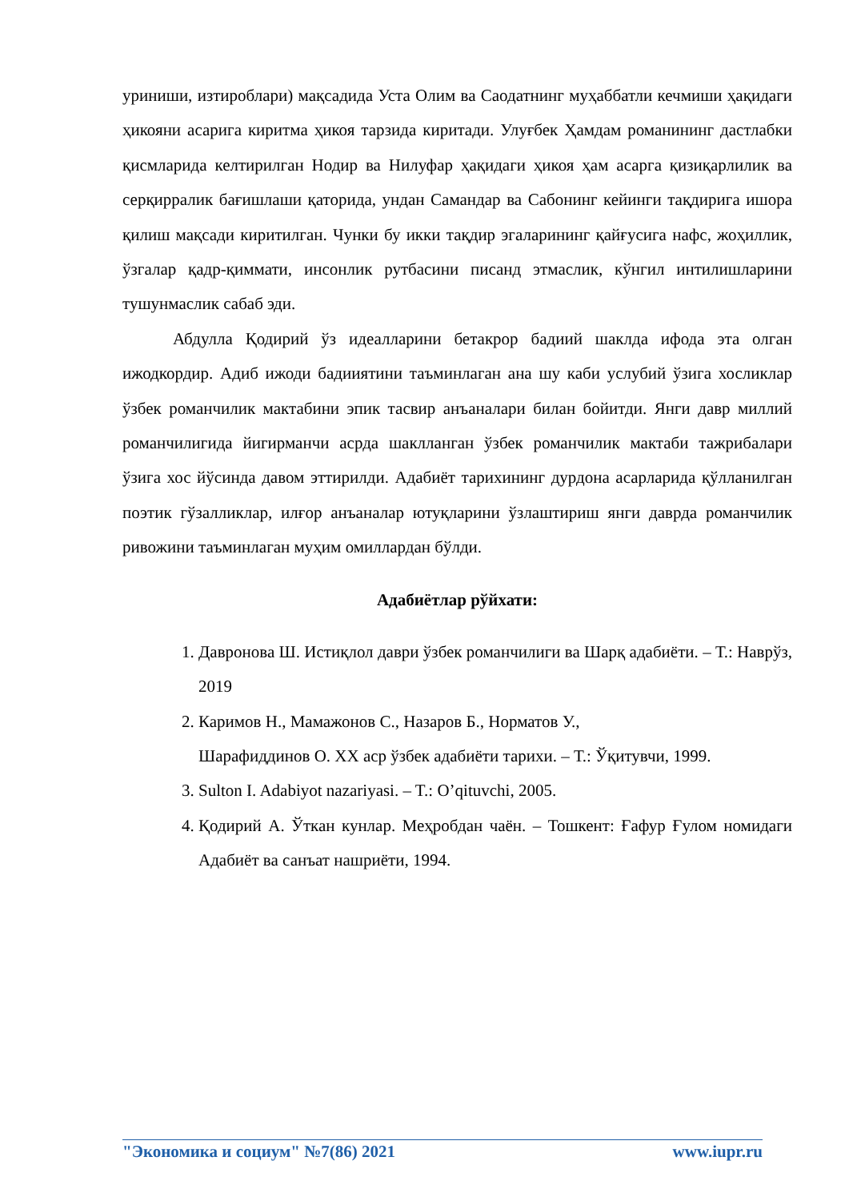уриниши, изтироблари) мақсадида Уста Олим ва Саодатнинг муҳаббатли кечмиши ҳақидаги ҳикояни асарига киритма ҳикоя тарзида киритади. Улуғбек Ҳамдам романининг дастлабки қисмларида келтирилган Нодир ва Нилуфар ҳақидаги ҳикоя ҳам асарга қизиқарлилик ва серқирралик бағишлаши қаторида, ундан Самандар ва Сабонинг кейинги тақдирига ишора қилиш мақсади киритилган. Чунки бу икки тақдир эгаларининг қайғусига нафс, жоҳиллик, ўзгалар қадр-қиммати, инсонлик рутбасини писанд этмаслик, кўнгил интилишларини тушунмаслик сабаб эди.
Абдулла Қодирий ўз идеалларини бетакрор бадиий шаклда ифода эта олган ижодкордир. Адиб ижоди бадииятини таъминлаган ана шу каби услубий ўзига хосликлар ўзбек романчилик мактабини эпик тасвир анъаналари билан бойитди. Янги давр миллий романчилигида йигирманчи асрда шаклланган ўзбек романчилик мактаби тажрибалари ўзига хос йўсинда давом эттирилди. Адабиёт тарихининг дурдона асарларида қўлланилган поэтик гўзалликлар, илғор анъаналар ютуқларини ўзлаштириш янги даврда романчилик ривожини таъминлаган муҳим омиллардан бўлди.
Адабиётлар рўйхати:
1. Давронова Ш. Истиқлол даври ўзбек романчилиги ва Шарқ адабиёти. – Т.: Наврўз, 2019
2. Каримов Н., Мамажонов С., Назаров Б., Норматов У.,
Шарафиддинов О. ХХ аср ўзбек адабиёти тарихи. – Т.: Ўқитувчи, 1999.
3. Sulton I. Adabiyot nazariyasi. – T.: O’qituvchi, 2005.
4. Қодирий А. Ўткан кунлар. Меҳробдан чаён. – Тошкент: Ғафур Ғулом номидаги Адабиёт ва санъат нашриёти, 1994.
"Экономика и социум" №7(86) 2021 www.iupr.ru